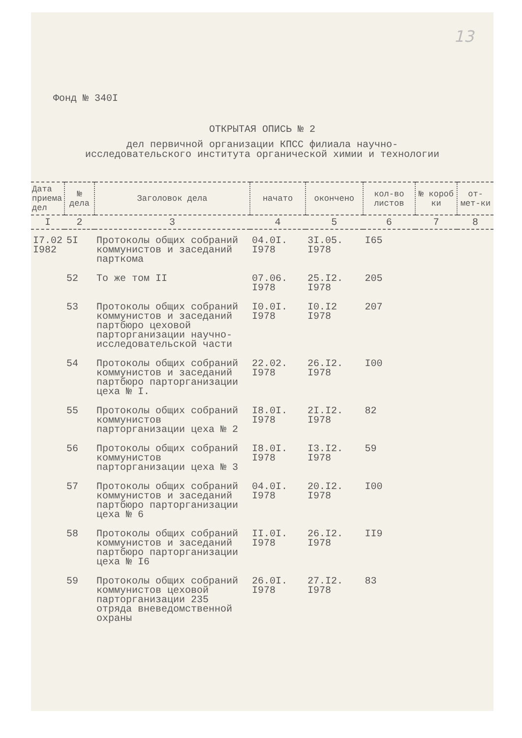13
Фонд № 340I
ОТКРЫТАЯ ОПИСЬ № 2
дел первичной организации КПСС филиала научно-
исследовательского института органической химии и технологии
| Дата приема дел | № дела | Заголовок дела | начато | окончено | кол-во листов | № короб ки | от-мет-ки |
| --- | --- | --- | --- | --- | --- | --- | --- |
| I | 2 | 3 | 4 | 5 | 6 | 7 | 8 |
| I7.02 I982 | 5I | Протоколы общих собраний коммунистов и заседаний парткома | 04.0I. I978 | 3I.05. I978 | I65 | | |
| | 52 | То же том II | 07.06. I978 | 25.I2. I978 | 205 | | |
| | 53 | Протоколы общих собраний коммунистов и заседаний партбюро цеховой парторганизации научно-исследовательской части | I0.0I. I978 | I0.I2 I978 | 207 | | |
| | 54 | Протоколы общих собраний коммунистов и заседаний партбюро парторганизации цеха № I. | 22.02. I978 | 26.I2. I978 | I00 | | |
| | 55 | Протоколы общих собраний коммунистов парторганизации цеха № 2 | I8.0I. I978 | 2I.I2. I978 | 82 | | |
| | 56 | Протоколы общих собраний коммунистов парторганизации цеха № 3 | I8.0I. I978 | I3.I2. I978 | 59 | | |
| | 57 | Протоколы общих собраний коммунистов и заседаний партбюро парторганизации цеха № 6 | 04.0I. I978 | 20.I2. I978 | I00 | | |
| | 58 | Протоколы общих собраний коммунистов и заседаний партбюро парторганизации цеха № I6 | II.0I. I978 | 26.I2. I978 | II9 | | |
| | 59 | Протоколы общих собраний коммунистов цеховой парторганизации 235 отряда вневедомственной охраны | 26.0I. I978 | 27.I2. I978 | 83 | | |